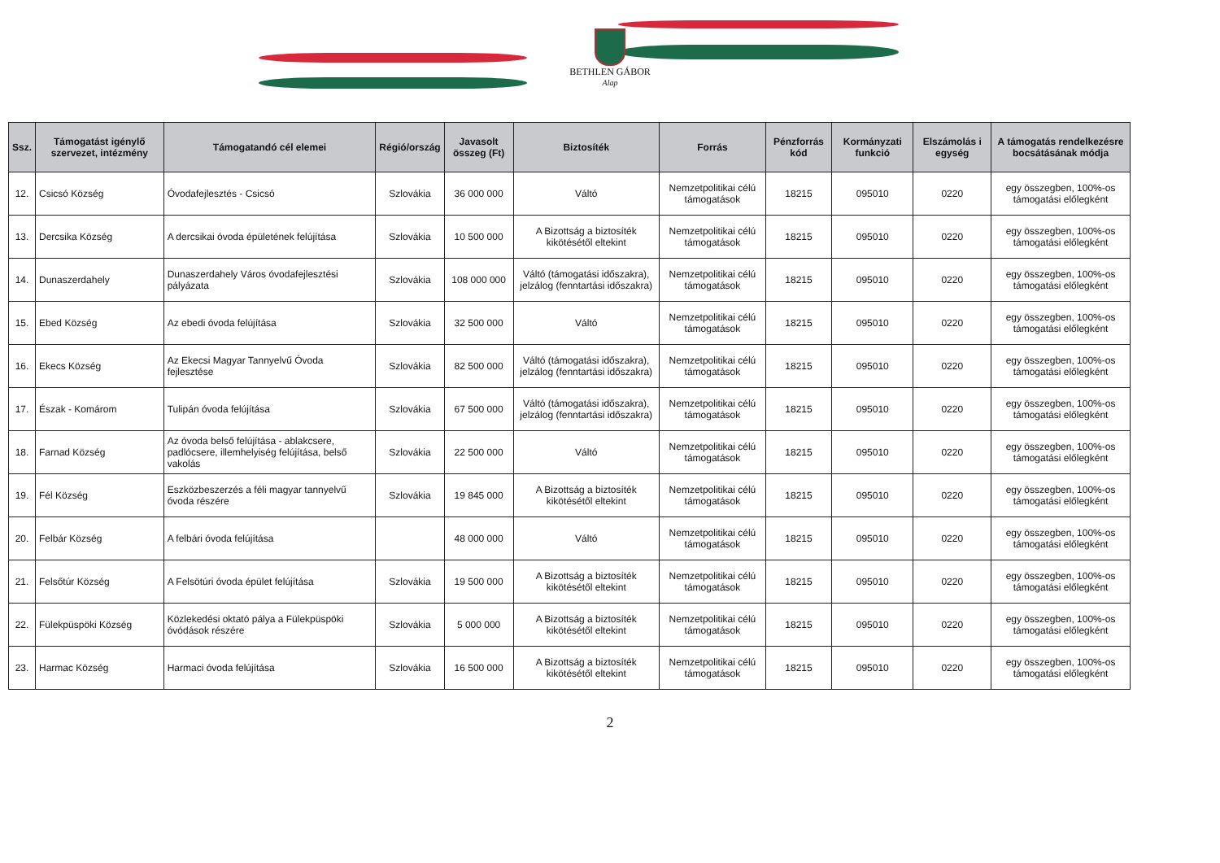BETHLEN GÁBOR
Alap
| Ssz. | Támogatást igénylő szervezet, intézmény | Támogatandó cél elemei | Régió/ország | Javasolt összeg (Ft) | Biztosíték | Forrás | Pénzforrás kód | Kormányzati funkció | Elszámolás i egység | A támogatás rendelkezésre bocsátásának módja |
| --- | --- | --- | --- | --- | --- | --- | --- | --- | --- | --- |
| 12. | Csicsó Község | Óvodafejlesztés - Csicsó | Szlovákia | 36 000 000 | Váltó | Nemzetpolitikai célú támogatások | 18215 | 095010 | 0220 | egy összegben, 100%-os támogatási előlegként |
| 13. | Dercsika Község | A dercsikai óvoda épületének felújítása | Szlovákia | 10 500 000 | A Bizottság a biztosíték kikötésétől eltekint | Nemzetpolitikai célú támogatások | 18215 | 095010 | 0220 | egy összegben, 100%-os támogatási előlegként |
| 14. | Dunaszerdahely | Dunaszerdahely Város óvodafejlesztési pályázata | Szlovákia | 108 000 000 | Váltó (támogatási időszakra), jelzálog (fenntartási időszakra) | Nemzetpolitikai célú támogatások | 18215 | 095010 | 0220 | egy összegben, 100%-os támogatási előlegként |
| 15. | Ebed Község | Az ebedi óvoda felújítása | Szlovákia | 32 500 000 | Váltó | Nemzetpolitikai célú támogatások | 18215 | 095010 | 0220 | egy összegben, 100%-os támogatási előlegként |
| 16. | Ekecs Község | Az Ekecsi Magyar Tannyelvű Óvoda fejlesztése | Szlovákia | 82 500 000 | Váltó (támogatási időszakra), jelzálog (fenntartási időszakra) | Nemzetpolitikai célú támogatások | 18215 | 095010 | 0220 | egy összegben, 100%-os támogatási előlegként |
| 17. | Észak - Komárom | Tulipán óvoda felújítása | Szlovákia | 67 500 000 | Váltó (támogatási időszakra), jelzálog (fenntartási időszakra) | Nemzetpolitikai célú támogatások | 18215 | 095010 | 0220 | egy összegben, 100%-os támogatási előlegként |
| 18. | Farnad Község | Az óvoda belső felújítása - ablakcsere, padlócsere, illemhelyiség felújítása, belső vakolás | Szlovákia | 22 500 000 | Váltó | Nemzetpolitikai célú támogatások | 18215 | 095010 | 0220 | egy összegben, 100%-os támogatási előlegként |
| 19. | Fél Község | Eszközbeszerzés a féli magyar tannyelvű óvoda részére | Szlovákia | 19 845 000 | A Bizottság a biztosíték kikötésétől eltekint | Nemzetpolitikai célú támogatások | 18215 | 095010 | 0220 | egy összegben, 100%-os támogatási előlegként |
| 20. | Felbár Község | A felbári óvoda felújítása | | 48 000 000 | Váltó | Nemzetpolitikai célú támogatások | 18215 | 095010 | 0220 | egy összegben, 100%-os támogatási előlegként |
| 21. | Felsőtúr Község | A Felsötúri óvoda épület felújítása | Szlovákia | 19 500 000 | A Bizottság a biztosíték kikötésétől eltekint | Nemzetpolitikai célú támogatások | 18215 | 095010 | 0220 | egy összegben, 100%-os támogatási előlegként |
| 22. | Fülekpüspöki Község | Közlekedési oktató pálya a Fülekpüspöki óvódások részére | Szlovákia | 5 000 000 | A Bizottság a biztosíték kikötésétől eltekint | Nemzetpolitikai célú támogatások | 18215 | 095010 | 0220 | egy összegben, 100%-os támogatási előlegként |
| 23. | Harmac Község | Harmaci óvoda felújítása | Szlovákia | 16 500 000 | A Bizottság a biztosíték kikötésétől eltekint | Nemzetpolitikai célú támogatások | 18215 | 095010 | 0220 | egy összegben, 100%-os támogatási előlegként |
2